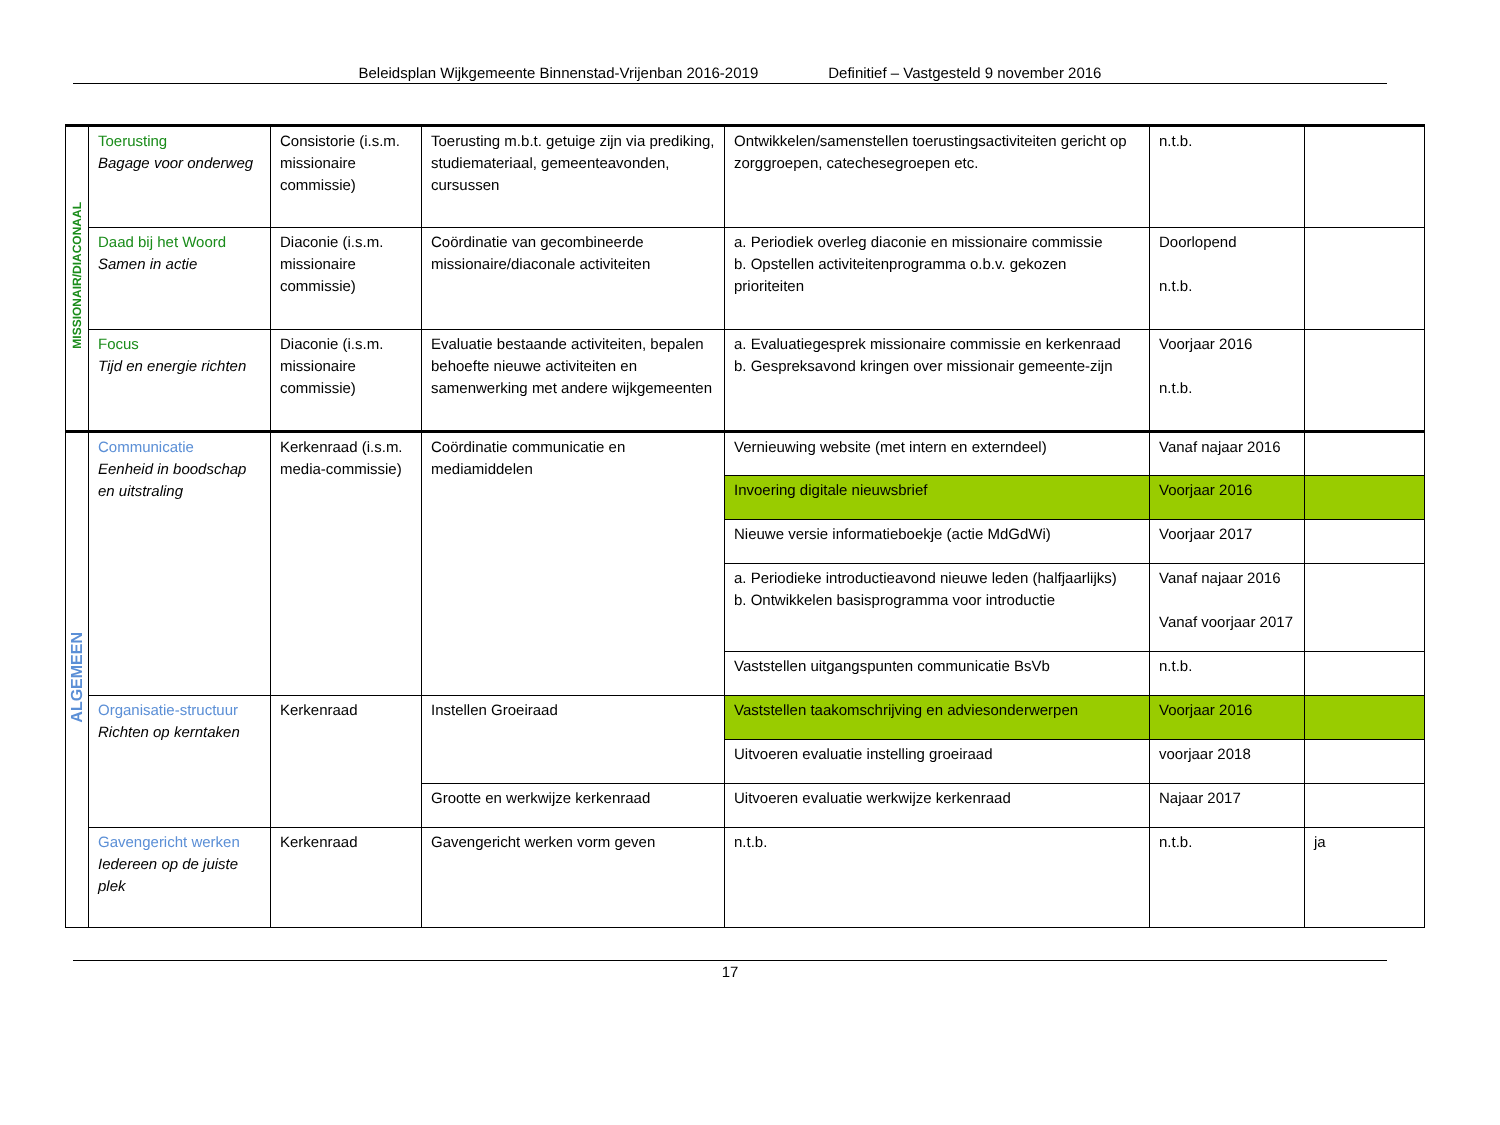Beleidsplan Wijkgemeente Binnenstad-Vrijenban 2016-2019 Definitief – Vastgesteld 9 november 2016
| MISSIONAIR/DIACONAAL | Toerusting Bagage voor onderweg | Consistorie (i.s.m. missionaire commissie) | Toerusting m.b.t. getuige zijn via prediking, studiemateriaal, gemeenteavonden, cursussen | Ontwikkelen/samenstellen toerustingsactiviteiten gericht op zorggroepen, catechesegroepen etc. | n.t.b. | |
| | Daad bij het Woord Samen in actie | Diaconie (i.s.m. missionaire commissie) | Coördinatie van gecombineerde missionaire/diaconale activiteiten | a. Periodiek overleg diaconie en missionaire commissie b. Opstellen activiteitenprogramma o.b.v. gekozen prioriteiten | Doorlopend n.t.b. | |
| | Focus Tijd en energie richten | Diaconie (i.s.m. missionaire commissie) | Evaluatie bestaande activiteiten, bepalen behoefte nieuwe activiteiten en samenwerking met andere wijkgemeenten | a. Evaluatiegesprek missionaire commissie en kerkenraad b. Gespreksavond kringen over missionair gemeente-zijn | Voorjaar 2016 n.t.b. | |
| ALGEMEEN | Communicatie Eenheid in boodschap en uitstraling | Kerkenraad (i.s.m. media-commissie) | Coördinatie communicatie en mediamiddelen | Vernieuwing website (met intern en externdeel) | Vanaf najaar 2016 | |
| | | | | Invoering digitale nieuwsbrief | Voorjaar 2016 | |
| | | | | Nieuwe versie informatieboekje (actie MdGdWi) | Voorjaar 2017 | |
| | | | | a. Periodieke introductieavond nieuwe leden (halfjaarlijks) b. Ontwikkelen basisprogramma voor introductie | Vanaf najaar 2016 Vanaf voorjaar 2017 | |
| | | | | Vaststellen uitgangspunten communicatie BsVb | n.t.b. | |
| | Organisatie-structuur Richten op kerntaken | Kerkenraad | Instellen Groeiraad | Vaststellen taakomschrijving en adviesonderwerpen | Voorjaar 2016 | |
| | | | | Uitvoeren evaluatie instelling groeiraad | voorjaar 2018 | |
| | | | Grootte en werkwijze kerkenraad | Uitvoeren evaluatie werkwijze kerkenraad | Najaar 2017 | |
| | Gavengericht werken Iedereen op de juiste plek | Kerkenraad | Gavengericht werken vorm geven | n.t.b. | n.t.b. | ja |
17